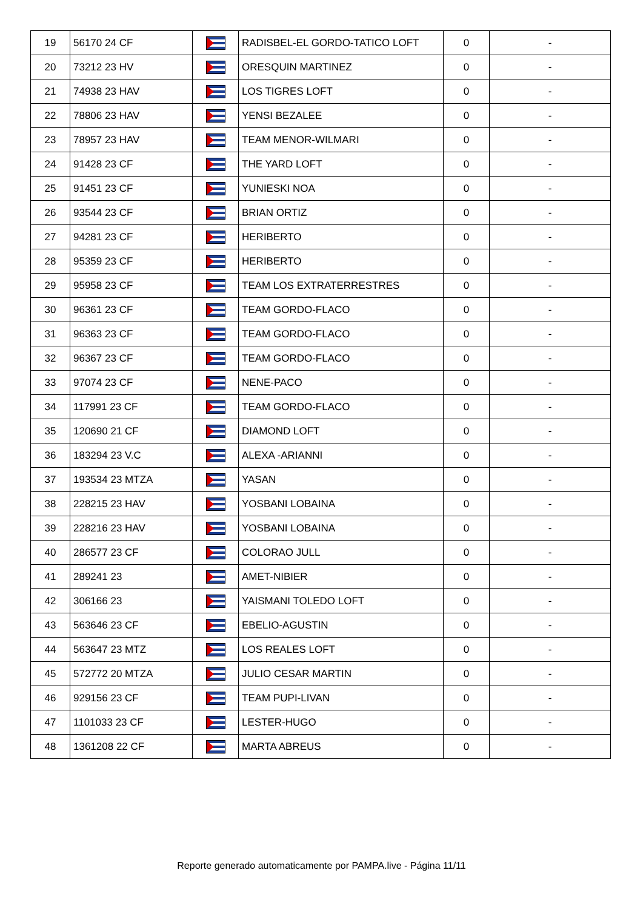| 19 | 56170 24 CF | | RADISBEL-EL GORDO-TATICO LOFT | 0 | - |
| 20 | 73212 23 HV | | ORESQUIN MARTINEZ | 0 | - |
| 21 | 74938 23 HAV | | LOS TIGRES LOFT | 0 | - |
| 22 | 78806 23 HAV | | YENSI BEZALEE | 0 | - |
| 23 | 78957 23 HAV | | TEAM MENOR-WILMARI | 0 | - |
| 24 | 91428 23 CF | | THE YARD LOFT | 0 | - |
| 25 | 91451 23 CF | | YUNIESKI NOA | 0 | - |
| 26 | 93544 23 CF | | BRIAN ORTIZ | 0 | - |
| 27 | 94281 23 CF | | HERIBERTO | 0 | - |
| 28 | 95359 23 CF | | HERIBERTO | 0 | - |
| 29 | 95958 23 CF | | TEAM LOS EXTRATERRESTRES | 0 | - |
| 30 | 96361 23 CF | | TEAM GORDO-FLACO | 0 | - |
| 31 | 96363 23 CF | | TEAM GORDO-FLACO | 0 | - |
| 32 | 96367 23 CF | | TEAM GORDO-FLACO | 0 | - |
| 33 | 97074 23 CF | | NENE-PACO | 0 | - |
| 34 | 117991 23 CF | | TEAM GORDO-FLACO | 0 | - |
| 35 | 120690 21 CF | | DIAMOND LOFT | 0 | - |
| 36 | 183294 23 V.C | | ALEXA -ARIANNI | 0 | - |
| 37 | 193534 23 MTZA | | YASAN | 0 | - |
| 38 | 228215 23 HAV | | YOSBANI LOBAINA | 0 | - |
| 39 | 228216 23 HAV | | YOSBANI LOBAINA | 0 | - |
| 40 | 286577 23 CF | | COLORAO JULL | 0 | - |
| 41 | 289241 23 | | AMET-NIBIER | 0 | - |
| 42 | 306166 23 | | YAISMANI TOLEDO LOFT | 0 | - |
| 43 | 563646 23 CF | | EBELIO-AGUSTIN | 0 | - |
| 44 | 563647 23 MTZ | | LOS REALES LOFT | 0 | - |
| 45 | 572772 20 MTZA | | JULIO CESAR MARTIN | 0 | - |
| 46 | 929156 23 CF | | TEAM PUPI-LIVAN | 0 | - |
| 47 | 1101033 23 CF | | LESTER-HUGO | 0 | - |
| 48 | 1361208 22 CF | | MARTA ABREUS | 0 | - |
Reporte generado automaticamente por PAMPA.live - Página 11/11